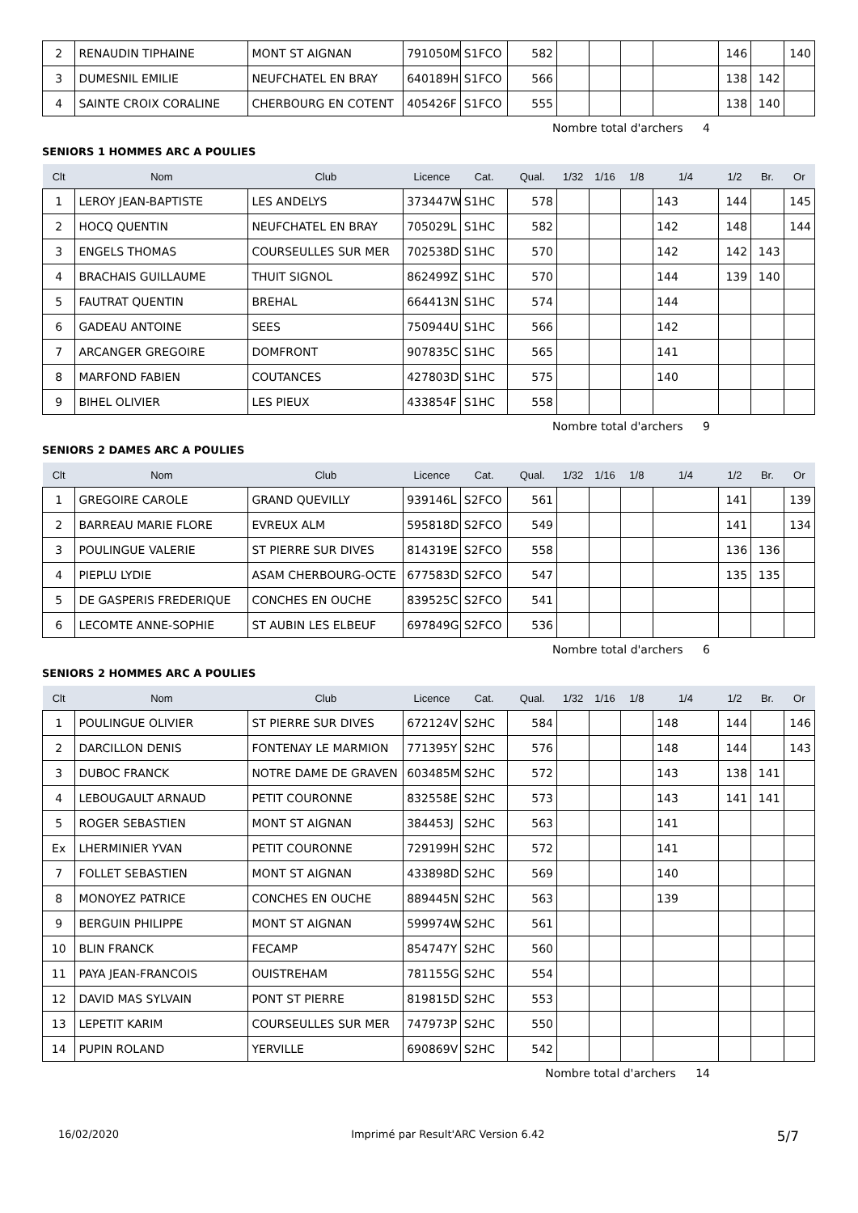| 2 | RENAUDIN TIPHAINE | MONT ST AIGNAN | 791050M | S1FCO | 582 | | | | | 146 | | 140 |
| 3 | DUMESNIL EMILIE | NEUFCHATEL EN BRAY | 640189H | S1FCO | 566 | | | | | 138 | 142 | |
| 4 | SAINTE CROIX CORALINE | CHERBOURG EN COTENT | 405426F | S1FCO | 555 | | | | | 138 | 140 | |
Nombre total d'archers 4
SENIORS 1 HOMMES ARC A POULIES
| Clt | Nom | Club | Licence | Cat. | Qual. | 1/32 | 1/16 | 1/8 | 1/4 | 1/2 | Br. | Or |
| --- | --- | --- | --- | --- | --- | --- | --- | --- | --- | --- | --- | --- |
| 1 | LEROY JEAN-BAPTISTE | LES ANDELYS | 373447W | S1HC | 578 | | | | 143 | 144 | | 145 |
| 2 | HOCQ QUENTIN | NEUFCHATEL EN BRAY | 705029L | S1HC | 582 | | | | 142 | 148 | | 144 |
| 3 | ENGELS THOMAS | COURSEULLES SUR MER | 702538D | S1HC | 570 | | | | 142 | 142 | 143 | |
| 4 | BRACHAIS GUILLAUME | THUIT SIGNOL | 862499Z | S1HC | 570 | | | | 144 | 139 | 140 | |
| 5 | FAUTRAT QUENTIN | BREHAL | 664413N | S1HC | 574 | | | | 144 | | | |
| 6 | GADEAU ANTOINE | SEES | 750944U | S1HC | 566 | | | | 142 | | | |
| 7 | ARCANGER GREGOIRE | DOMFRONT | 907835C | S1HC | 565 | | | | 141 | | | |
| 8 | MARFOND FABIEN | COUTANCES | 427803D | S1HC | 575 | | | | 140 | | | |
| 9 | BIHEL OLIVIER | LES PIEUX | 433854F | S1HC | 558 | | | | | | | |
Nombre total d'archers 9
SENIORS 2 DAMES ARC A POULIES
| Clt | Nom | Club | Licence | Cat. | Qual. | 1/32 | 1/16 | 1/8 | 1/4 | 1/2 | Br. | Or |
| --- | --- | --- | --- | --- | --- | --- | --- | --- | --- | --- | --- | --- |
| 1 | GREGOIRE CAROLE | GRAND QUEVILLY | 939146L | S2FCO | 561 | | | | | 141 | | 139 |
| 2 | BARREAU MARIE FLORE | EVREUX ALM | 595818D | S2FCO | 549 | | | | | 141 | | 134 |
| 3 | POULINGUE VALERIE | ST PIERRE SUR DIVES | 814319E | S2FCO | 558 | | | | | 136 | 136 | |
| 4 | PIEPLU LYDIE | ASAM CHERBOURG-OCTE | 677583D | S2FCO | 547 | | | | | 135 | 135 | |
| 5 | DE GASPERIS FREDERIQUE | CONCHES EN OUCHE | 839525C | S2FCO | 541 | | | | | | | |
| 6 | LECOMTE ANNE-SOPHIE | ST AUBIN LES ELBEUF | 697849G | S2FCO | 536 | | | | | | | |
Nombre total d'archers 6
SENIORS 2 HOMMES ARC A POULIES
| Clt | Nom | Club | Licence | Cat. | Qual. | 1/32 | 1/16 | 1/8 | 1/4 | 1/2 | Br. | Or |
| --- | --- | --- | --- | --- | --- | --- | --- | --- | --- | --- | --- | --- |
| 1 | POULINGUE OLIVIER | ST PIERRE SUR DIVES | 672124V | S2HC | 584 | | | | 148 | 144 | | 146 |
| 2 | DARCILLON DENIS | FONTENAY LE MARMION | 771395Y | S2HC | 576 | | | | 148 | 144 | | 143 |
| 3 | DUBOC FRANCK | NOTRE DAME DE GRAVEN | 603485M | S2HC | 572 | | | | 143 | 138 | 141 | |
| 4 | LEBOUGAULT ARNAUD | PETIT COURONNE | 832558E | S2HC | 573 | | | | 143 | 141 | 141 | |
| 5 | ROGER SEBASTIEN | MONT ST AIGNAN | 384453J | S2HC | 563 | | | | 141 | | | |
| Ex | LHERMINIER YVAN | PETIT COURONNE | 729199H | S2HC | 572 | | | | 141 | | | |
| 7 | FOLLET SEBASTIEN | MONT ST AIGNAN | 433898D | S2HC | 569 | | | | 140 | | | |
| 8 | MONOYEZ PATRICE | CONCHES EN OUCHE | 889445N | S2HC | 563 | | | | 139 | | | |
| 9 | BERGUIN PHILIPPE | MONT ST AIGNAN | 599974W | S2HC | 561 | | | | | | | |
| 10 | BLIN FRANCK | FECAMP | 854747Y | S2HC | 560 | | | | | | | |
| 11 | PAYA JEAN-FRANCOIS | OUISTREHAM | 781155G | S2HC | 554 | | | | | | | |
| 12 | DAVID MAS SYLVAIN | PONT ST PIERRE | 819815D | S2HC | 553 | | | | | | | |
| 13 | LEPETIT KARIM | COURSEULLES SUR MER | 747973P | S2HC | 550 | | | | | | | |
| 14 | PUPIN ROLAND | YERVILLE | 690869V | S2HC | 542 | | | | | | | |
Nombre total d'archers 14
16/02/2020 Imprimé par Result'ARC Version 6.42 5/7